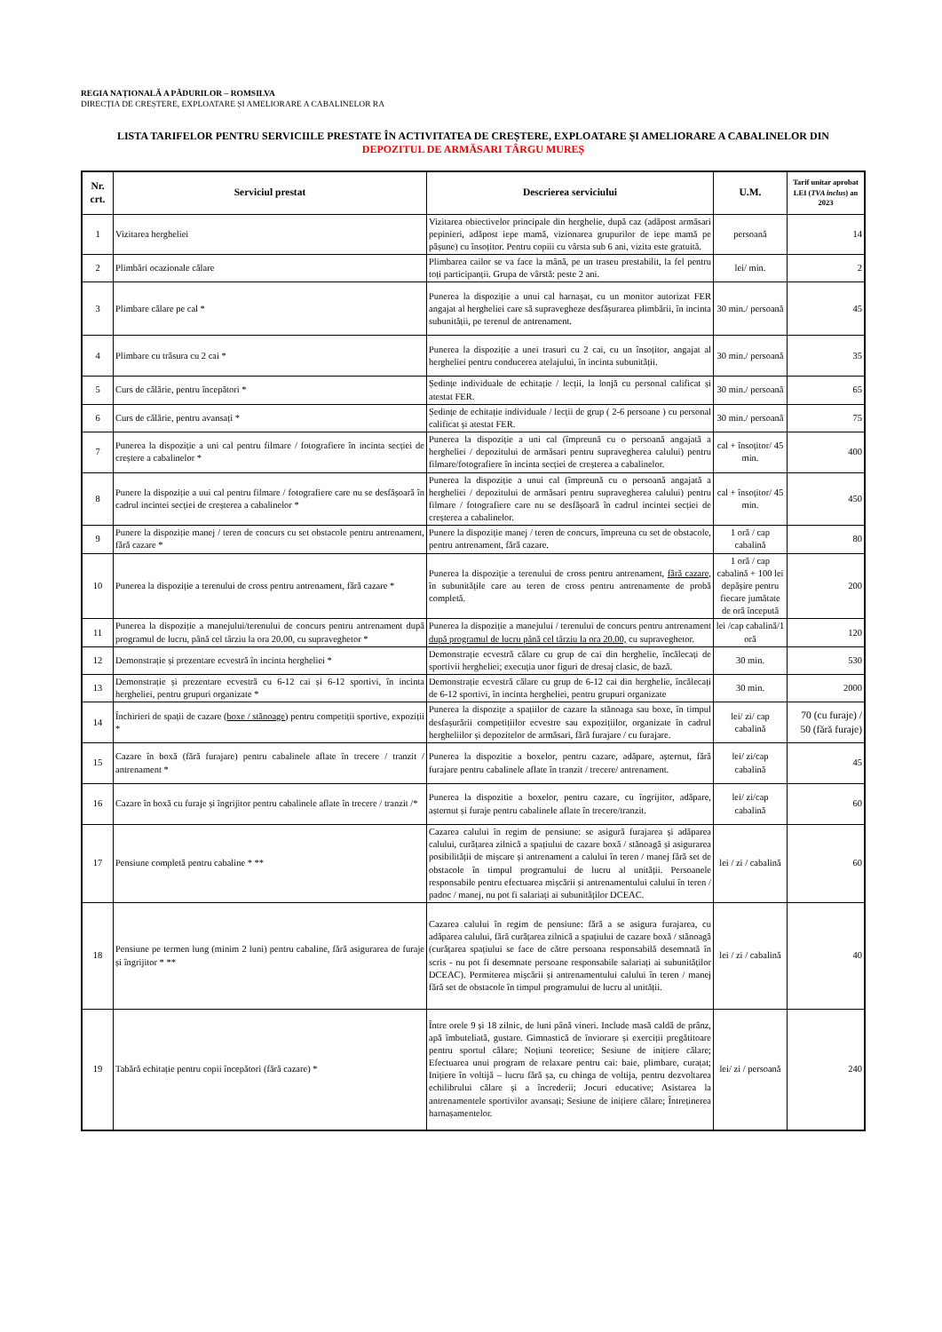REGIA NAȚIONALĂ A PĂDURILOR – ROMSILVA
DIRECȚIA DE CREȘTERE, EXPLOATARE ȘI AMELIORARE A CABALINELOR RA
LISTA TARIFELOR PENTRU SERVICIILE PRESTATE ÎN ACTIVITATEA DE CREȘTERE, EXPLOATARE ȘI AMELIORARE A CABALINELOR DIN
DEPOZITUL DE ARMĂSARI TÂRGU MUREȘ
| Nr. crt. | Serviciul prestat | Descrierea serviciului | U.M. | Tarif unitar aprobat LEI ( TVA inclus ) an 2023 |
| --- | --- | --- | --- | --- |
| 1 | Vizitarea hergheliei | Vizitarea obiectivelor principale din herghelie, după caz (adăpost armăsari pepinieri, adăpost iepe mamă, vizionarea grupurilor de iepe mamă pe pășune) cu însoțitor. Pentru copiii cu vârsta sub 6 ani, vizita este gratuită. | persoană | 14 |
| 2 | Plimbări ocazionale călare | Plimbarea cailor se va face la mână, pe un traseu prestabilit, la fel pentru toți participanții. Grupa de vârstă: peste 2 ani. | lei/ min. | 2 |
| 3 | Plimbare călare pe cal * | Punerea la dispoziție a unui cal harnașat, cu un monitor autorizat FER angajat al hergheliei care să supravegheze desfășurarea plimbării, în incinta subunității, pe terenul de antrenament. | 30 min./ persoană | 45 |
| 4 | Plimbare cu trăsura cu 2 cai * | Punerea la dispoziție a unei trasuri cu 2 cai, cu un însoțitor, angajat al hergheliei pentru conducerea atelajului, în incinta subunității. | 30 min./ persoană | 35 |
| 5 | Curs de călărie, pentru începători * | Ședințe individuale de echitație / lecții, la lonjă cu personal calificat și atestat FER. | 30 min./ persoană | 65 |
| 6 | Curs de călărie, pentru avansați * | Ședințe de echitație individuale / lecții de grup ( 2-6 persoane ) cu personal calificat și atestat FER. | 30 min./ persoană | 75 |
| 7 | Punerea la dispoziție a uni cal pentru filmare / fotografiere în incinta secției de creștere a cabalinelor * | Punerea la dispoziție a uni cal (împreună cu o persoană angajată a hergheliei / depozitului de armăsari pentru supravegherea calului) pentru filmare/fotografiere în incinta secției de creșterea a cabalinelor. | cal + însoțitor/ 45 min. | 400 |
| 8 | Punere la dispoziție a uui cal pentru filmare / fotografiere care nu se desfășoară în cadrul incintei secției de creșterea a cabalinelor * | Punerea la dispoziție a unui cal (împreună cu o persoană angajată a hergheliei / depozitului de armăsari pentru supravegherea calului) pentru filmare / fotografiere care nu se desfășoară în cadrul incintei secției de creșterea a cabalinelor. | cal + însoțitor/ 45 min. | 450 |
| 9 | Punere la dispoziție manej / teren de concurs cu set obstacole pentru antrenament, fără cazare * | Punere la dispoziție manej / teren de concurs, împreuna cu set de obstacole, pentru antrenament, fără cazare. | 1 oră / cap cabalină | 80 |
| 10 | Punerea la dispoziție a terenului de cross pentru antrenament, fără cazare * | Punerea la dispoziție a terenului de cross pentru antrenament, fără cazare, în subunitățile care au teren de cross pentru antrenamente de probă completă. | 1 oră / cap cabalină + 100 lei depășire pentru fiecare jumătate de oră începută | 200 |
| 11 | Punerea la dispoziție a manejului/terenului de concurs pentru antrenament după programul de lucru, până cel târziu la ora 20.00, cu supraveghetor * | Punerea la dispoziție a manejului / terenului de concurs pentru antrenament după programul de lucru până cel târziu la ora 20.00, cu supraveghetor. | lei /cap cabalină/1 oră | 120 |
| 12 | Demonstrație și prezentare ecvestră în incinta hergheliei * | Demonstrație ecvestră călare cu grup de cai din herghelie, încălecați de sportivii hergheliei; execuția unor figuri de dresaj clasic, de bază. | 30 min. | 530 |
| 13 | Demonstrație și prezentare ecvestră cu 6-12 cai și 6-12 sportivi, în incinta hergheliei, pentru grupuri organizate * | Demonstrație ecvestră călare cu grup de 6-12 cai din herghelie, încălecați de 6-12 sportivi, în incinta hergheliei, pentru grupuri organizate | 30 min. | 2000 |
| 14 | Închirieri de spații de cazare ( boxe / stănoage ) pentru competiții sportive, expoziții * | Punerea la dispozițe a spațiilor de cazare la stănoaga sau boxe, în timpul desfașurării competițiilor ecvestre sau expozițiilor, organizate în cadrul hergheliilor și depozitelor de armăsari, fără furajare / cu furajare. | lei/ zi/ cap cabalină | 70 (cu furaje) / 50 (fără furaje) |
| 15 | Cazare în boxă (fără furajare) pentru cabalinele aflate în trecere / tranzit / antrenament * | Punerea la dispozitie a boxelor, pentru cazare, adăpare, așternut, fără furajare pentru cabalinele aflate în tranzit / trecere/ antrenament. | lei/ zi/cap cabalină | 45 |
| 16 | Cazare în boxă cu furaje și îngrijitor pentru cabalinele aflate în trecere / tranzit /* | Punerea la dispozitie a boxelor, pentru cazare, cu îngrijitor, adăpare, așternut și furaje pentru cabalinele aflate în trecere/tranzit. | lei/ zi/cap cabalină | 60 |
| 17 | Pensiune completă pentru cabaline * ** | Cazarea calului în regim de pensiune: se asigură furajarea și adăparea calului, curățarea zilnică a spațiului de cazare boxă / stănoagă și asigurarea posibilității de mișcare și antrenament a calului în teren / manej fără set de obstacole în timpul programului de lucru al unității. Persoanele responsabile pentru efectuarea mișcării și antrenamentului calului în teren / padoc / manej, nu pot fi salariați ai subunităților DCEAC. | lei / zi / cabalină | 60 |
| 18 | Pensiune pe termen lung (minim 2 luni) pentru cabaline, fără asigurarea de furaje și îngrijitor * ** | Cazarea calului în regim de pensiune: fără a se asigura furajarea, cu adăparea calului, fără curățarea zilnică a spațiului de cazare boxă / stănoagă (curățarea spațiului se face de către persoana responsabilă desemnată în scris - nu pot fi desemnate persoane responsabile salariați ai subunităților DCEAC). Permiterea mișcării și antrenamentului calului în teren / manej fără set de obstacole în timpul programului de lucru al unității. | lei / zi / cabalină | 40 |
| 19 | Tabără echitație pentru copii începători (fără cazare) * | Între orele 9 și 18 zilnic, de luni până vineri. Include masă caldă de prânz, apă îmbuteliată, gustare. Gimnastică de înviorare și exerciții pregătitoare pentru sportul călare; Noțiuni teoretice; Sesiune de inițiere călare; Efectuarea unui program de relaxare pentru cai: baie, plimbare, curațat; Inițiere în voltijă – lucru fără șa, cu chinga de voltija, pentru dezvoltarea echilibrului călare și a încrederii; Jocuri educative; Asistarea la antrenamentele sportivilor avansați; Sesiune de inițiere călare; Întreținerea harnașamentelor. | lei/ zi / persoană | 240 |